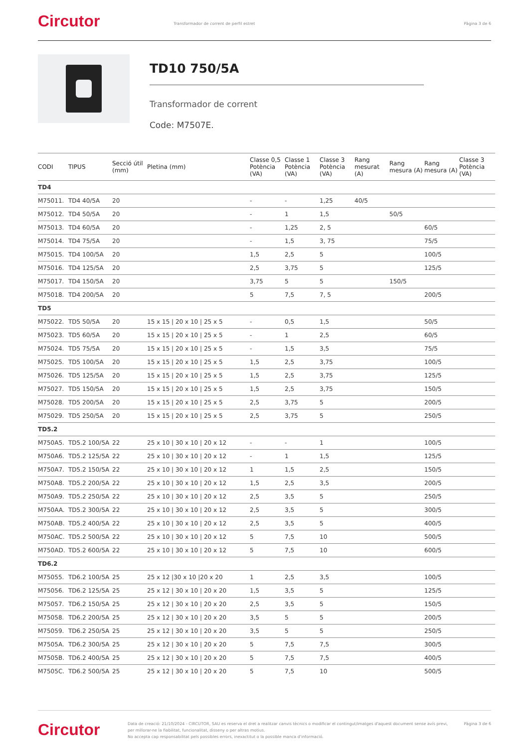Circutor
Transformador de corrent de perfil estret
Pàgina 3 de 6
TD10 750/5A
Transformador de corrent
Code: M7507E.
| CODI | TIPUS | Secció útil (mm) | Pletina (mm) | Classe 0,5 Potència (VA) | Classe 1 Potència (VA) | Classe 3 Potència (VA) | Rang mesurat (A) | Rang mesura (A) | Rang mesura (A) | Classe 3 Potència (VA) |
| --- | --- | --- | --- | --- | --- | --- | --- | --- | --- | --- |
| TD4 | | | | | | | | | | |
| M75011. | TD4 40/5A | 20 | | - | - | 1,25 | 40/5 | | | |
| M75012. | TD4 50/5A | 20 | | - | 1 | 1,5 | | 50/5 | | |
| M75013. | TD4 60/5A | 20 | | - | 1,25 | 2, 5 | | | 60/5 | |
| M75014. | TD4 75/5A | 20 | | - | 1,5 | 3, 75 | | | 75/5 | |
| M75015. | TD4 100/5A | 20 | | 1,5 | 2,5 | 5 | | | 100/5 | |
| M75016. | TD4 125/5A | 20 | | 2,5 | 3,75 | 5 | | | 125/5 | |
| M75017. | TD4 150/5A | 20 | | 3,75 | 5 | 5 | | 150/5 | | |
| M75018. | TD4 200/5A | 20 | | 5 | 7,5 | 7, 5 | | | 200/5 | |
| TD5 | | | | | | | | | | |
| M75022. | TD5 50/5A | 20 | 15 x 15 / 20 x 10 / 25 x 5 | - | 0,5 | 1,5 | | | 50/5 | |
| M75023. | TD5 60/5A | 20 | 15 x 15 / 20 x 10 / 25 x 5 | - | 1 | 2,5 | | | 60/5 | |
| M75024. | TD5 75/5A | 20 | 15 x 15 / 20 x 10 / 25 x 5 | - | 1,5 | 3,5 | | | 75/5 | |
| M75025. | TD5 100/5A | 20 | 15 x 15 / 20 x 10 / 25 x 5 | 1,5 | 2,5 | 3,75 | | | 100/5 | |
| M75026. | TD5 125/5A | 20 | 15 x 15 / 20 x 10 / 25 x 5 | 1,5 | 2,5 | 3,75 | | | 125/5 | |
| M75027. | TD5 150/5A | 20 | 15 x 15 / 20 x 10 / 25 x 5 | 1,5 | 2,5 | 3,75 | | | 150/5 | |
| M75028. | TD5 200/5A | 20 | 15 x 15 / 20 x 10 / 25 x 5 | 2,5 | 3,75 | 5 | | | 200/5 | |
| M75029. | TD5 250/5A | 20 | 15 x 15 / 20 x 10 / 25 x 5 | 2,5 | 3,75 | 5 | | | 250/5 | |
| TD5.2 | | | | | | | | | | |
| M750A5. | TD5.2 100/5A | 22 | 25 x 10 / 30 x 10 / 20 x 12 | - | - | 1 | | | 100/5 | |
| M750A6. | TD5.2 125/5A | 22 | 25 x 10 / 30 x 10 / 20 x 12 | - | 1 | 1,5 | | | 125/5 | |
| M750A7. | TD5.2 150/5A | 22 | 25 x 10 / 30 x 10 / 20 x 12 | 1 | 1,5 | 2,5 | | | 150/5 | |
| M750A8. | TD5.2 200/5A | 22 | 25 x 10 / 30 x 10 / 20 x 12 | 1,5 | 2,5 | 3,5 | | | 200/5 | |
| M750A9. | TD5.2 250/5A | 22 | 25 x 10 / 30 x 10 / 20 x 12 | 2,5 | 3,5 | 5 | | | 250/5 | |
| M750AA. | TD5.2 300/5A | 22 | 25 x 10 / 30 x 10 / 20 x 12 | 2,5 | 3,5 | 5 | | | 300/5 | |
| M750AB. | TD5.2 400/5A | 22 | 25 x 10 / 30 x 10 / 20 x 12 | 2,5 | 3,5 | 5 | | | 400/5 | |
| M750AC. | TD5.2 500/5A | 22 | 25 x 10 / 30 x 10 / 20 x 12 | 5 | 7,5 | 10 | | | 500/5 | |
| M750AD. | TD5.2 600/5A | 22 | 25 x 10 / 30 x 10 / 20 x 12 | 5 | 7,5 | 10 | | | 600/5 | |
| TD6.2 | | | | | | | | | | |
| M75055. | TD6.2 100/5A | 25 | 25 x 12 /30 x 10 /20 x 20 | 1 | 2,5 | 3,5 | | | 100/5 | |
| M75056. | TD6.2 125/5A | 25 | 25 x 12 / 30 x 10 / 20 x 20 | 1,5 | 3,5 | 5 | | | 125/5 | |
| M75057. | TD6.2 150/5A | 25 | 25 x 12 / 30 x 10 / 20 x 20 | 2,5 | 3,5 | 5 | | | 150/5 | |
| M75058. | TD6.2 200/5A | 25 | 25 x 12 / 30 x 10 / 20 x 20 | 3,5 | 5 | 5 | | | 200/5 | |
| M75059. | TD6.2 250/5A | 25 | 25 x 12 / 30 x 10 / 20 x 20 | 3,5 | 5 | 5 | | | 250/5 | |
| M7505A. | TD6.2 300/5A | 25 | 25 x 12 / 30 x 10 / 20 x 20 | 5 | 7,5 | 7,5 | | | 300/5 | |
| M7505B. | TD6.2 400/5A | 25 | 25 x 12 / 30 x 10 / 20 x 20 | 5 | 7,5 | 7,5 | | | 400/5 | |
| M7505C. | TD6.2 500/5A | 25 | 25 x 12 / 30 x 10 / 20 x 20 | 5 | 7,5 | 10 | | | 500/5 | |
Circutor
Data de creació: 21/10/2024 - CIRCUTOR, SAU es reserva el dret a realitzar canvis tècnics o modificar el contingut/imatges d'aquest document sense avís previ, per millorar-ne la fiabilitat, funcionalitat, disseny o per altras motius.
No accepta cap responsabilitat pels possibles errors, inexactitut o la possible manca d'informació.
Pàgina 3 de 6